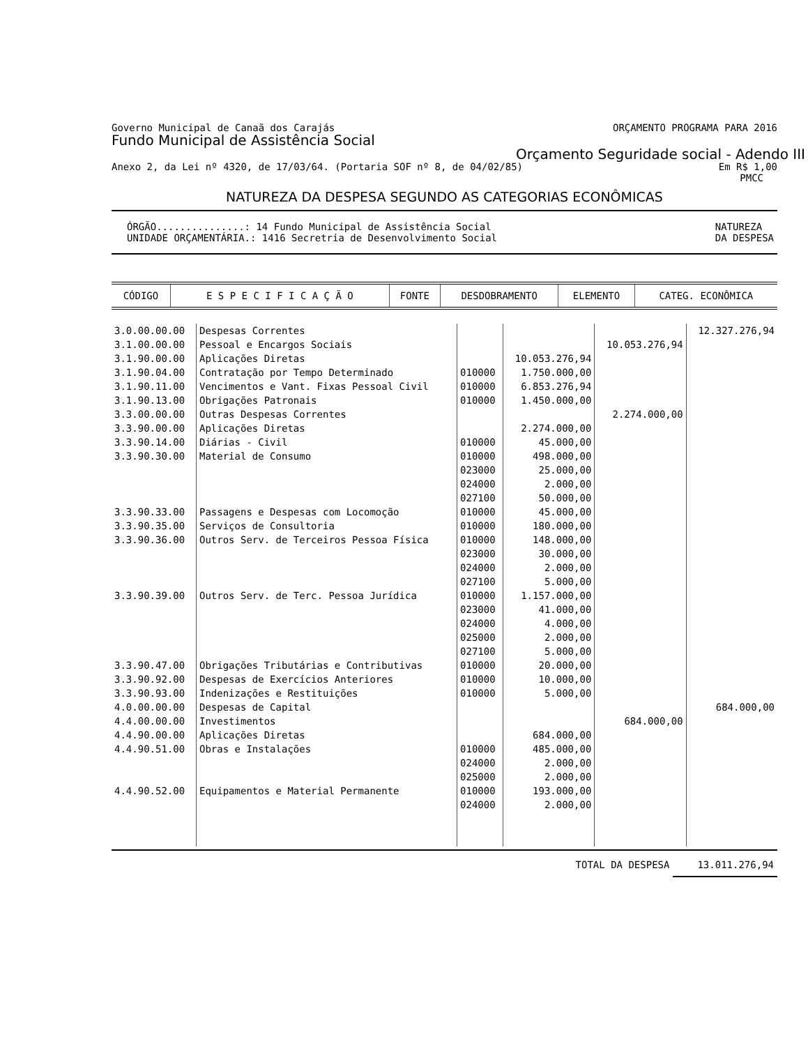Governo Municipal de Canaã dos Carajás ORÇAMENTO PROGRAMA PARA 2016
Fundo Municipal de Assistência Social
Orçamento Seguridade social - Adendo III
Anexo 2, da Lei nº 4320, de 17/03/64. (Portaria SOF nº 8, de 04/02/85) Em R$ 1,00
PMCC
NATUREZA DA DESPESA SEGUNDO AS CATEGORIAS ECONÔMICAS
ÓRGÃO...............: 14 Fundo Municipal de Assistência Social
UNIDADE ORÇAMENTÁRIA.: 1416 Secretria de Desenvolvimento Social NATUREZA
DA DESPESA
| CÓDIGO | E S P E C I F I C A Ç Ã O | FONTE | DESDOBRAMENTO | ELEMENTO | CATEG. ECONÔMICA |
| --- | --- | --- | --- | --- | --- |
| 3.0.00.00.00 | Despesas Correntes | | | | 12.327.276,94 |
| 3.1.00.00.00 | Pessoal e Encargos Sociais | | | 10.053.276,94 | |
| 3.1.90.00.00 | Aplicações Diretas | | 10.053.276,94 | | |
| 3.1.90.04.00 | Contratação por Tempo Determinado | 010000 | 1.750.000,00 | | |
| 3.1.90.11.00 | Vencimentos e Vant. Fixas Pessoal Civil | 010000 | 6.853.276,94 | | |
| 3.1.90.13.00 | Obrigações Patronais | 010000 | 1.450.000,00 | | |
| 3.3.00.00.00 | Outras Despesas Correntes | | | 2.274.000,00 | |
| 3.3.90.00.00 | Aplicações Diretas | | 2.274.000,00 | | |
| 3.3.90.14.00 | Diárias - Civil | 010000 | 45.000,00 | | |
| 3.3.90.30.00 | Material de Consumo | 010000 | 498.000,00 | | |
| | | 023000 | 25.000,00 | | |
| | | 024000 | 2.000,00 | | |
| | | 027100 | 50.000,00 | | |
| 3.3.90.33.00 | Passagens e Despesas com Locomoção | 010000 | 45.000,00 | | |
| 3.3.90.35.00 | Serviços de Consultoria | 010000 | 180.000,00 | | |
| 3.3.90.36.00 | Outros Serv. de Terceiros Pessoa Física | 010000 | 148.000,00 | | |
| | | 023000 | 30.000,00 | | |
| | | 024000 | 2.000,00 | | |
| | | 027100 | 5.000,00 | | |
| 3.3.90.39.00 | Outros Serv. de Terc. Pessoa Jurídica | 010000 | 1.157.000,00 | | |
| | | 023000 | 41.000,00 | | |
| | | 024000 | 4.000,00 | | |
| | | 025000 | 2.000,00 | | |
| | | 027100 | 5.000,00 | | |
| 3.3.90.47.00 | Obrigações Tributárias e Contributivas | 010000 | 20.000,00 | | |
| 3.3.90.92.00 | Despesas de Exercícios Anteriores | 010000 | 10.000,00 | | |
| 3.3.90.93.00 | Indenizações e Restituições | 010000 | 5.000,00 | | |
| 4.0.00.00.00 | Despesas de Capital | | | | 684.000,00 |
| 4.4.00.00.00 | Investimentos | | | 684.000,00 | |
| 4.4.90.00.00 | Aplicações Diretas | | 684.000,00 | | |
| 4.4.90.51.00 | Obras e Instalações | 010000 | 485.000,00 | | |
| | | 024000 | 2.000,00 | | |
| | | 025000 | 2.000,00 | | |
| 4.4.90.52.00 | Equipamentos e Material Permanente | 010000 | 193.000,00 | | |
| | | 024000 | 2.000,00 | | |
TOTAL DA DESPESA 13.011.276,94